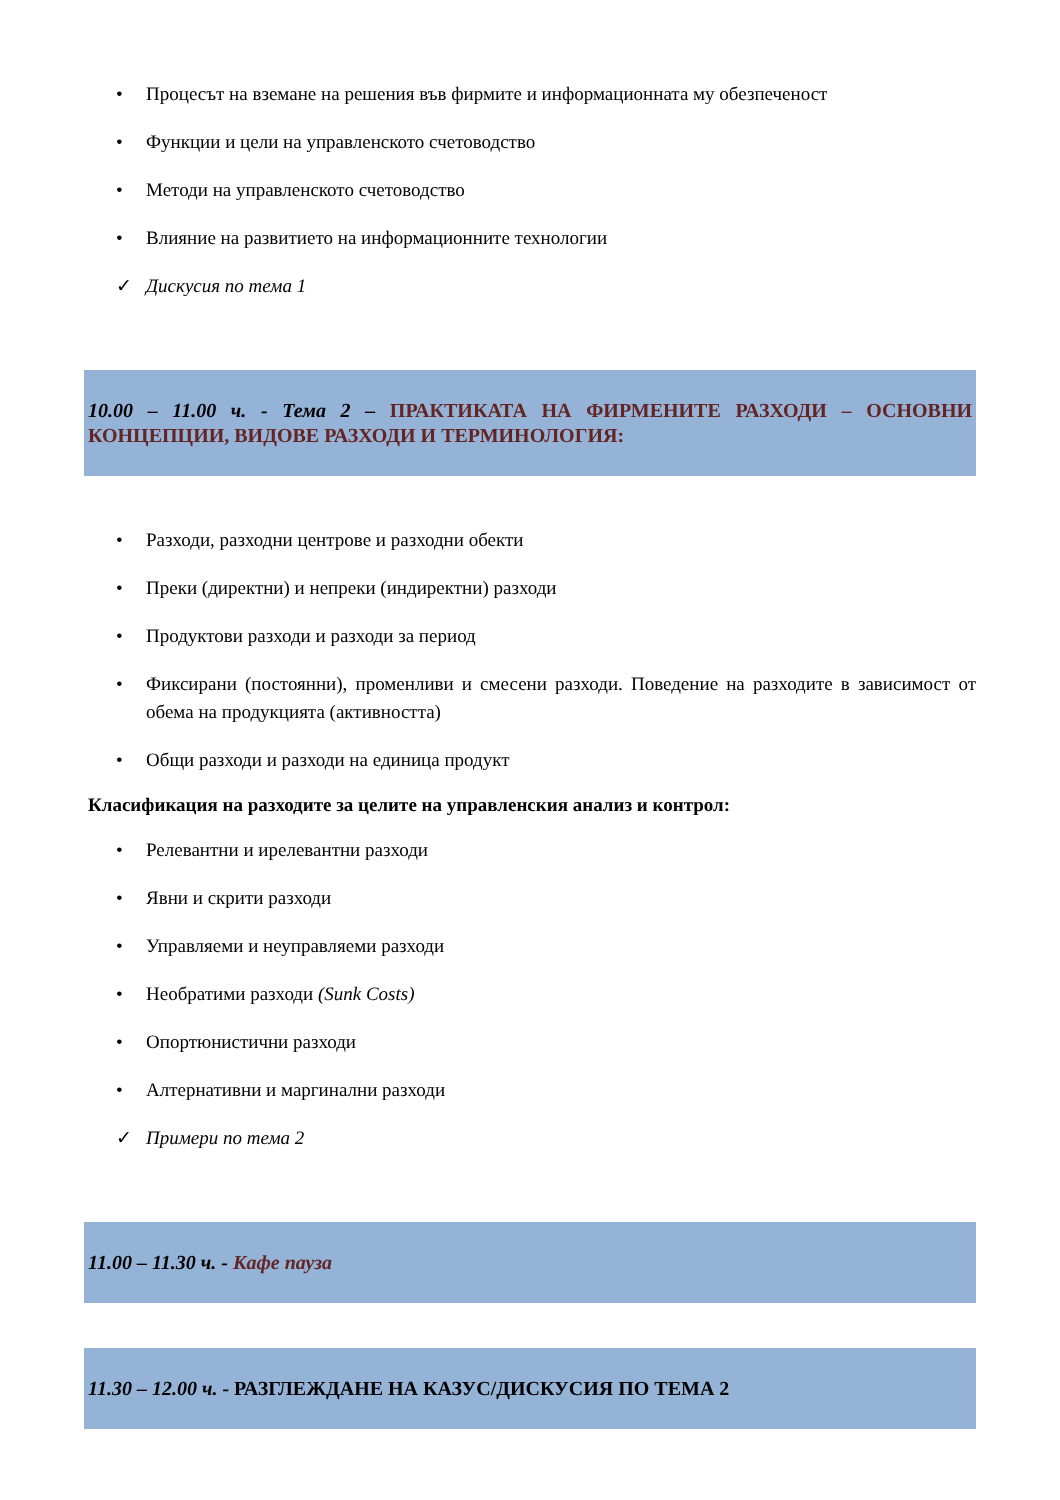• Процесът на вземане на решения във фирмите и информационната му обезпеченост
• Функции и цели на управленското счетоводство
• Методи на управленското счетоводство
• Влияние на развитието на информационните технологии
✓ Дискусия по тема 1
10.00 – 11.00 ч. - Тема 2 – ПРАКТИКАТА НА ФИРМЕНИТЕ РАЗХОДИ – ОСНОВНИ КОНЦЕПЦИИ, ВИДОВЕ РАЗХОДИ И ТЕРМИНОЛОГИЯ:
• Разходи, разходни центрове и разходни обекти
• Преки (директни) и непреки (индиректни) разходи
• Продуктови разходи и разходи за период
• Фиксирани (постоянни), променливи и смесени разходи. Поведение на разходите в зависимост от обема на продукцията (активността)
• Общи разходи и разходи на единица продукт
Класификация на разходите за целите на управленския анализ и контрол:
• Релевантни и ирелевантни разходи
• Явни и скрити разходи
• Управляеми и неуправляеми разходи
• Необратими разходи (Sunk Costs)
• Опортюнистични разходи
• Алтернативни и маргинални разходи
✓ Примери по тема 2
11.00 – 11.30 ч. - Кафе пауза
11.30 – 12.00 ч. - РАЗГЛЕЖДАНЕ НА КАЗУС/ДИСКУСИЯ ПО ТЕМА 2